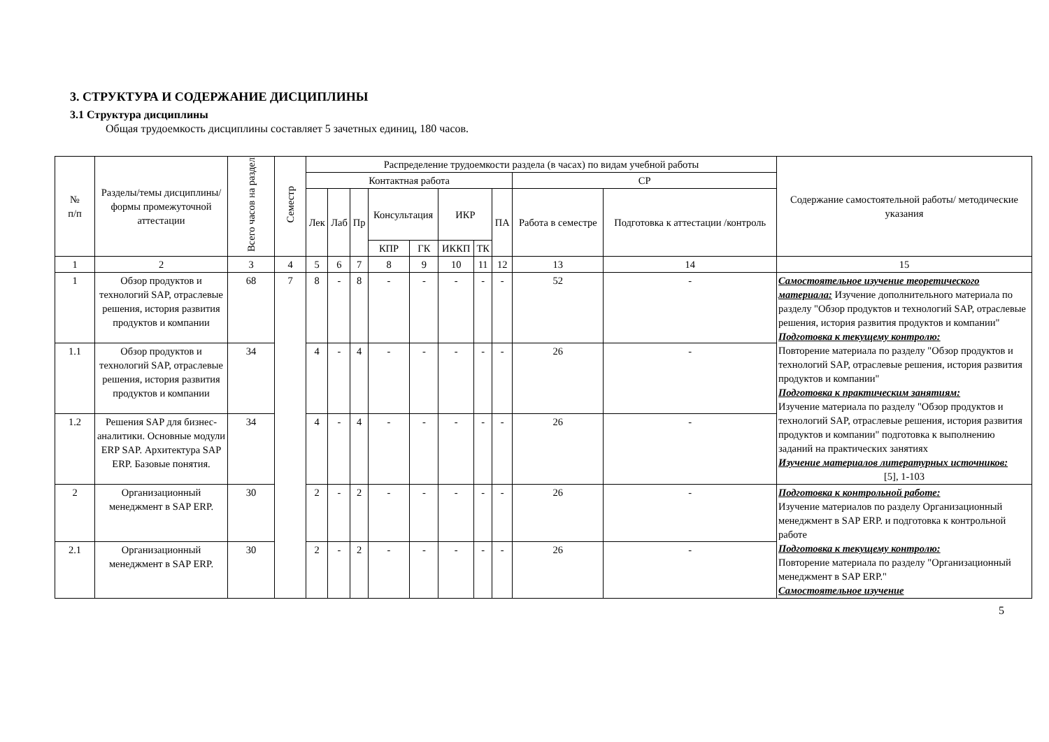3. СТРУКТУРА И СОДЕРЖАНИЕ ДИСЦИПЛИНЫ
3.1 Структура дисциплины
Общая трудоемкость дисциплины составляет 5 зачетных единиц, 180 часов.
| № п/п | Разделы/темы дисциплины/формы промежуточной аттестации | Всего часов на раздел | Семестр | Распределение трудоемкости раздела (в часах) по видам учебной работы | | | | | | | | | | Содержание самостоятельной работы/ методические указания |
| --- | --- | --- | --- | --- | --- | --- | --- | --- | --- | --- | --- | --- | --- | --- |
| | | | | Контактная работа | | | | | | | | СР | | |
| | | | | Лек | Лаб | Пр | Консультация | | ИКР | | ПА | Работа в семестре | Подготовка к аттестации /контроль | |
| | | | | | | | КПР | ГК | ИККП | ТК | | | | |
| 1 | 2 | 3 | 4 | 5 | 6 | 7 | 8 | 9 | 10 | 11 | 12 | 13 | 14 | 15 |
| 1 | Обзор продуктов и технологий SAP, отраслевые решения, история развития продуктов и компании | 68 | 7 | 8 | - | 8 | - | - | - | - | - | 52 | - | Самостоятельное изучение теоретического материала: Изучение дополнительного материала по разделу "Обзор продуктов и технологий SAP, отраслевые решения, история развития продуктов и компании" Подготовка к текущему контролю: Повторение материала по разделу "Обзор продуктов и технологий SAP, отраслевые решения, история развития продуктов и компании" Подготовка к практическим занятиям: Изучение материала по разделу "Обзор продуктов и технологий SAP, отраслевые решения, история развития продуктов и компании" подготовка к выполнению заданий на практических занятиях Изучение материалов литературных источников: [5], 1-103 |
| 1.1 | Обзор продуктов и технологий SAP, отраслевые решения, история развития продуктов и компании | 34 | | 4 | - | 4 | - | - | - | - | - | 26 | - | |
| 1.2 | Решения SAP для бизнес-аналитики. Основные модули ERP SAP. Архитектура SAP ERP. Базовые понятия. | 34 | | 4 | - | 4 | - | - | - | - | - | 26 | - | |
| 2 | Организационный менеджмент в SAP ERP. | 30 | | 2 | - | 2 | - | - | - | - | - | 26 | - | Подготовка к контрольной работе: Изучение материалов по разделу Организационный менеджмент в SAP ERP. и подготовка к контрольной работе Подготовка к текущему контролю: Повторение материала по разделу "Организационный менеджмент в SAP ERP." Самостоятельное изучение |
| 2.1 | Организационный менеджмент в SAP ERP. | 30 | | 2 | - | 2 | - | - | - | - | - | 26 | - | |
5